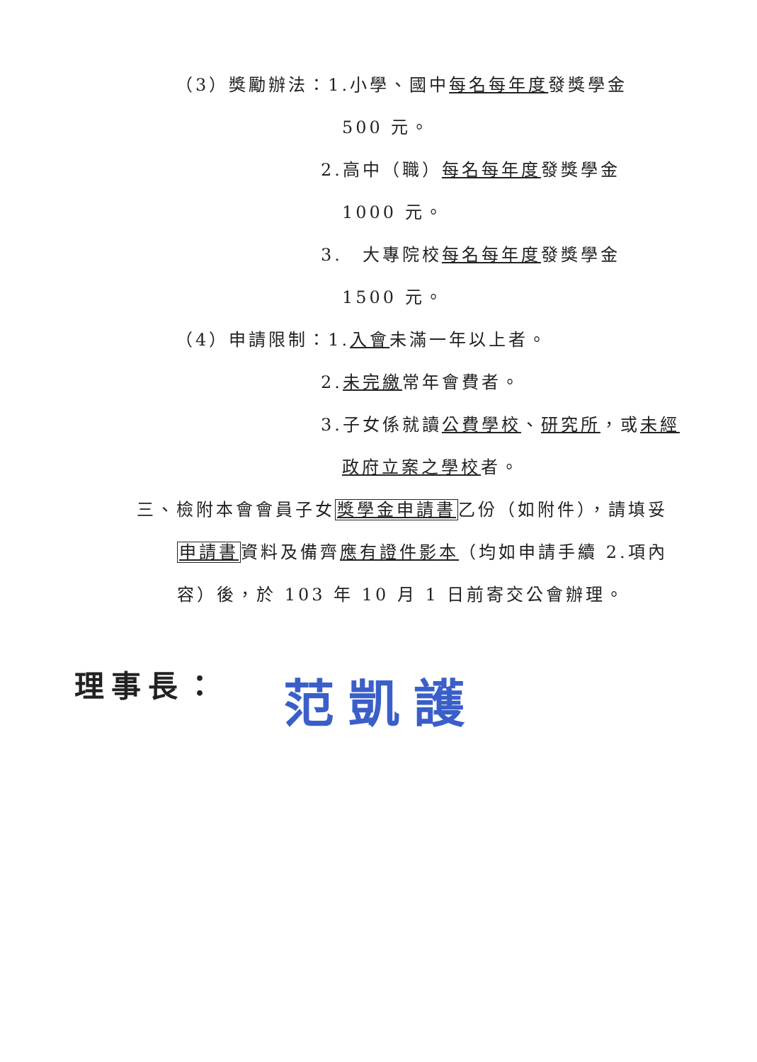（3）獎勵辦法：1.小學、國中每名每年度發獎學金
500 元。
2.高中（職）每名每年度發獎學金
1000 元。
3.　大專院校每名每年度發獎學金
1500 元。
（4）申請限制：1.入會未滿一年以上者。
2.未完繳常年會費者。
3.子女係就讀公費學校、研究所，或未經
政府立案之學校者。
三、檢附本會會員子女獎學金申請書乙份（如附件），請填妥
申請書資料及備齊應有證件影本（均如申請手續 2.項內
容）後，於 103 年 10 月 1 日前寄交公會辦理。
理事長： 范凱護